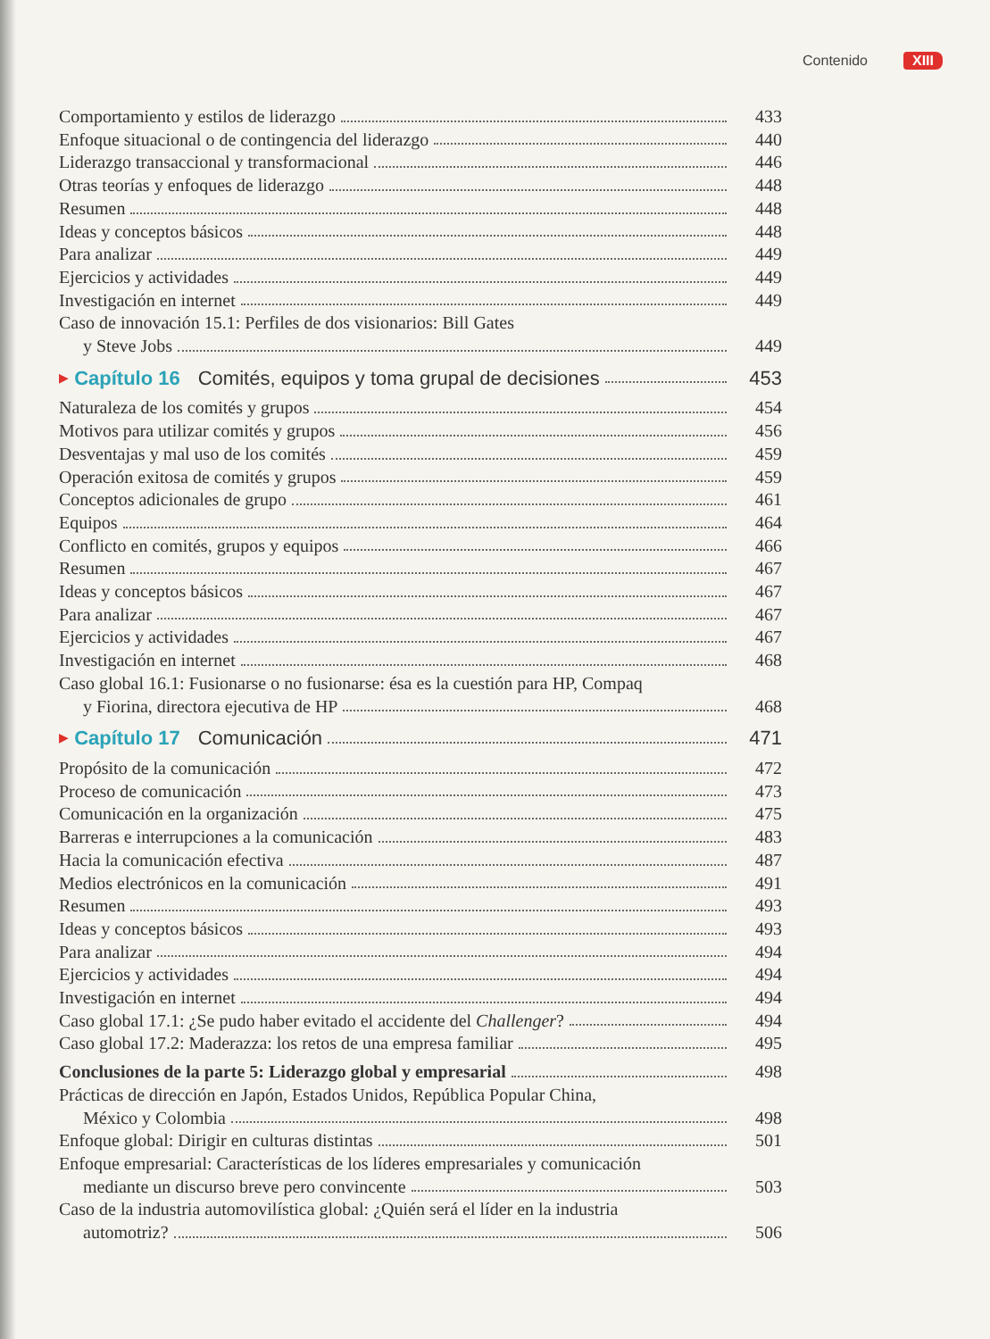Contenido XIII
Comportamiento y estilos de liderazgo 433
Enfoque situacional o de contingencia del liderazgo 440
Liderazgo transaccional y transformacional 446
Otras teorías y enfoques de liderazgo 448
Resumen 448
Ideas y conceptos básicos 448
Para analizar 449
Ejercicios y actividades 449
Investigación en internet 449
Caso de innovación 15.1: Perfiles de dos visionarios: Bill Gates
y Steve Jobs 449
▶ Capítulo 16 Comités, equipos y toma grupal de decisiones 453
Naturaleza de los comités y grupos 454
Motivos para utilizar comités y grupos 456
Desventajas y mal uso de los comités 459
Operación exitosa de comités y grupos 459
Conceptos adicionales de grupo 461
Equipos 464
Conflicto en comités, grupos y equipos 466
Resumen 467
Ideas y conceptos básicos 467
Para analizar 467
Ejercicios y actividades 467
Investigación en internet 468
Caso global 16.1: Fusionarse o no fusionarse: ésa es la cuestión para HP, Compaq
y Fiorina, directora ejecutiva de HP 468
▶ Capítulo 17 Comunicación 471
Propósito de la comunicación 472
Proceso de comunicación 473
Comunicación en la organización 475
Barreras e interrupciones a la comunicación 483
Hacia la comunicación efectiva 487
Medios electrónicos en la comunicación 491
Resumen 493
Ideas y conceptos básicos 493
Para analizar 494
Ejercicios y actividades 494
Investigación en internet 494
Caso global 17.1: ¿Se pudo haber evitado el accidente del Challenger? 494
Caso global 17.2: Maderazza: los retos de una empresa familiar 495
Conclusiones de la parte 5: Liderazgo global y empresarial 498
Prácticas de dirección en Japón, Estados Unidos, República Popular China,
México y Colombia 498
Enfoque global: Dirigir en culturas distintas 501
Enfoque empresarial: Características de los líderes empresariales y comunicación
mediante un discurso breve pero convincente 503
Caso de la industria automovilística global: ¿Quién será el líder en la industria
automotriz? 506